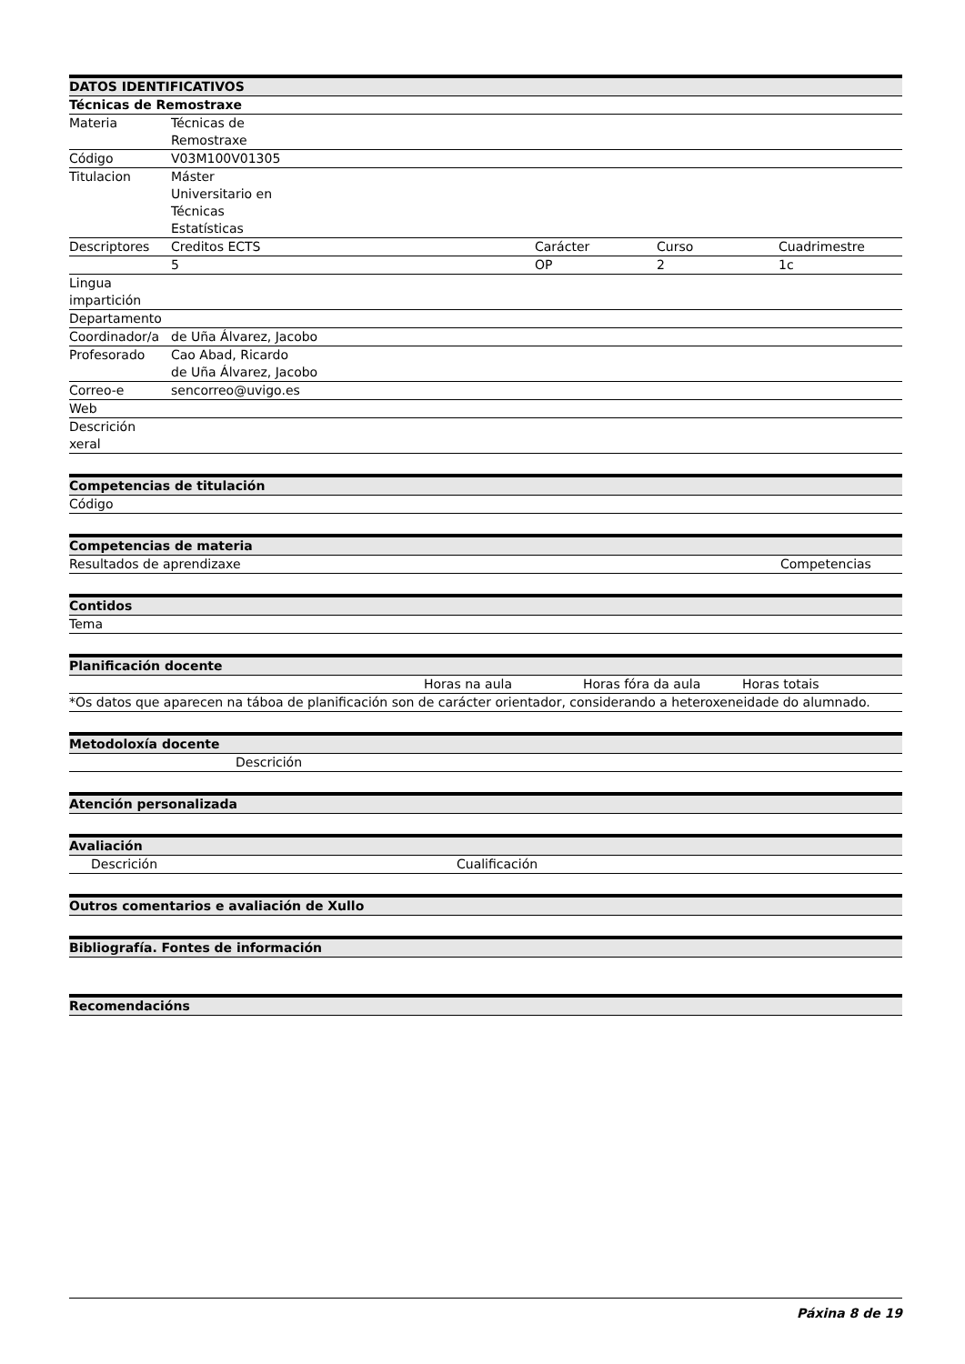| DATOS IDENTIFICATIVOS | | | | |
| --- | --- | --- | --- | --- |
| Técnicas de Remostraxe | | | | |
| Materia | Técnicas de Remostraxe | | | |
| Código | V03M100V01305 | | | |
| Titulacion | Máster Universitario en Técnicas Estatísticas | | | |
| Descriptores | Creditos ECTS | Carácter | Curso | Cuadrimestre |
| | 5 | OP | 2 | 1c |
| Lingua impartición | | | | |
| Departamento | | | | |
| Coordinador/a | de Uña Álvarez, Jacobo | | | |
| Profesorado | Cao Abad, Ricardo de Uña Álvarez, Jacobo | | | |
| Correo-e | sencorreo@uvigo.es | | | |
| Web | | | | |
| Descrición xeral | | | | |
| Competencias de titulación |
| --- |
| Código |
| Competencias de materia | |
| --- | --- |
| Resultados de aprendizaxe | Competencias |
| Contidos |
| --- |
| Tema |
| Planificación docente | | | |
| --- | --- | --- | --- |
| | Horas na aula | Horas fóra da aula | Horas totais |
| *Os datos que aparecen na táboa de planificación son de carácter orientador, considerando a heteroxeneidade do alumnado. | | | |
| Metodoloxía docente | |
| --- | --- |
| | Descrición |
| Atención personalizada |
| --- |
| Avaliación | | |
| --- | --- | --- |
| | Descrición | Cualificación |
| Outros comentarios e avaliación de Xullo |
| --- |
| Bibliografía. Fontes de información |
| --- |
| Recomendacións |
| --- |
Páxina 8 de 19